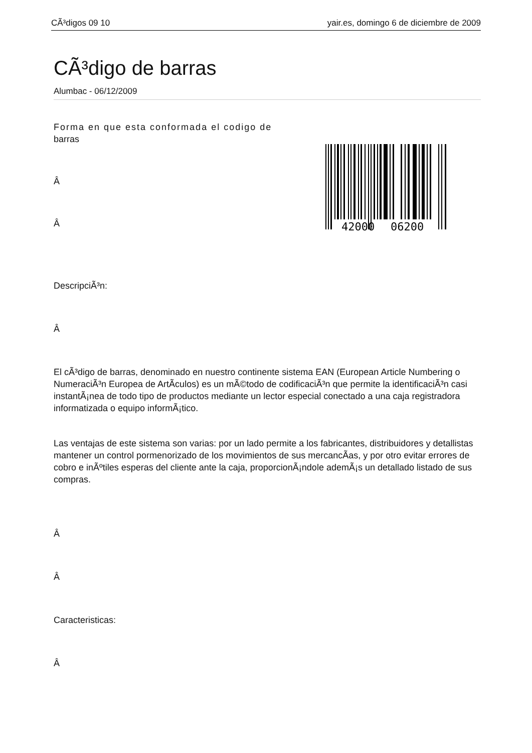CÃ³digos 09 10 yair.es, domingo 6 de diciembre de 2009
CÃ³digo de barras
Alumbac - 06/12/2009
42000
06200
Forma en que esta conformada el codigo de
barras
Â
Â
DescripciÃ³n:
Â
El cÃ³digo de barras, denominado en nuestro continente sistema EAN (European Article Numbering o NumeraciÃ³n Europea de ArtÃ­culos) es un mÃ©todo de codificaciÃ³n que permite la identificaciÃ³n casi instantÃ¡nea de todo tipo de productos mediante un lector especial conectado a una caja registradora informatizada o equipo informÃ¡tico.
Las ventajas de este sistema son varias: por un lado permite a los fabricantes, distribuidores y detallistas mantener un control pormenorizado de los movimientos de sus mercancÃ­as, y por otro evitar errores de cobro e inÃºtiles esperas del cliente ante la caja, proporcionÃ¡ndole ademÃ¡s un detallado listado de sus compras.
Â
Â
Caracteristicas:
Â